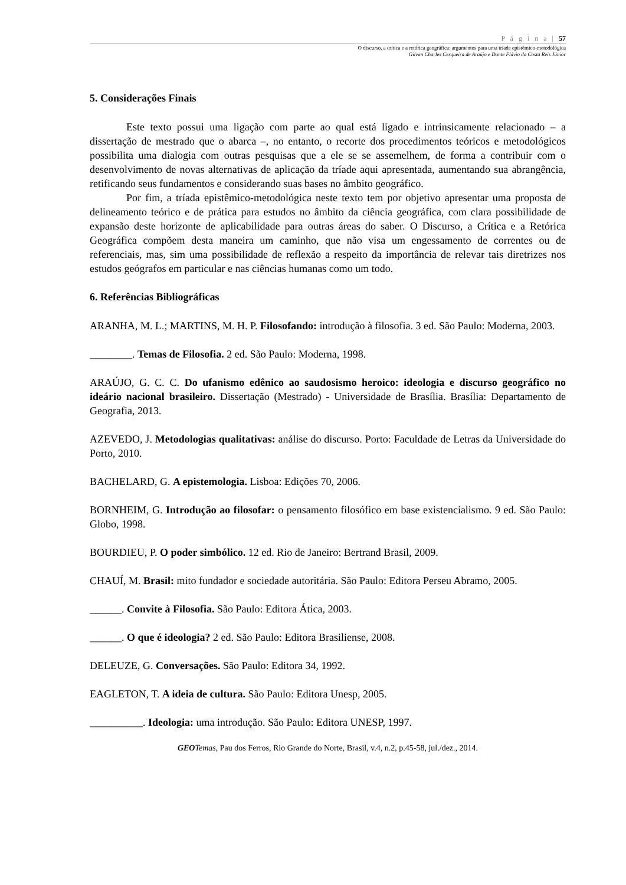P á g i n a | 57
O discurso, a crítica e a retórica geográfica: argumentos para uma tríade epistêmico-metodológica
Gilvan Charles Cerqueira de Araújo e Dante Flávio da Costa Reis Júnior
5. Considerações Finais
Este texto possui uma ligação com parte ao qual está ligado e intrinsicamente relacionado – a dissertação de mestrado que o abarca –, no entanto, o recorte dos procedimentos teóricos e metodológicos possibilita uma dialogia com outras pesquisas que a ele se se assemelhem, de forma a contribuir com o desenvolvimento de novas alternativas de aplicação da tríade aqui apresentada, aumentando sua abrangência, retificando seus fundamentos e considerando suas bases no âmbito geográfico.
Por fim, a tríada epistêmico-metodológica neste texto tem por objetivo apresentar uma proposta de delineamento teórico e de prática para estudos no âmbito da ciência geográfica, com clara possibilidade de expansão deste horizonte de aplicabilidade para outras áreas do saber. O Discurso, a Crítica e a Retórica Geográfica compõem desta maneira um caminho, que não visa um engessamento de correntes ou de referenciais, mas, sim uma possibilidade de reflexão a respeito da importância de relevar tais diretrizes nos estudos geógrafos em particular e nas ciências humanas como um todo.
6. Referências Bibliográficas
ARANHA, M. L.; MARTINS, M. H. P. Filosofando: introdução à filosofia. 3 ed. São Paulo: Moderna, 2003.
________. Temas de Filosofia. 2 ed. São Paulo: Moderna, 1998.
ARAÚJO, G. C. C. Do ufanismo edênico ao saudosismo heroico: ideologia e discurso geográfico no ideário nacional brasileiro. Dissertação (Mestrado) - Universidade de Brasília. Brasília: Departamento de Geografia, 2013.
AZEVEDO, J. Metodologias qualitativas: análise do discurso. Porto: Faculdade de Letras da Universidade do Porto, 2010.
BACHELARD, G. A epistemologia. Lisboa: Edições 70, 2006.
BORNHEIM, G. Introdução ao filosofar: o pensamento filosófico em base existencialismo. 9 ed. São Paulo: Globo, 1998.
BOURDIEU, P. O poder simbólico. 12 ed. Rio de Janeiro: Bertrand Brasil, 2009.
CHAUÍ, M. Brasil: mito fundador e sociedade autoritária. São Paulo: Editora Perseu Abramo, 2005.
______. Convite à Filosofia. São Paulo: Editora Ática, 2003.
______. O que é ideologia? 2 ed. São Paulo: Editora Brasiliense, 2008.
DELEUZE, G. Conversações. São Paulo: Editora 34, 1992.
EAGLETON, T. A ideia de cultura. São Paulo: Editora Unesp, 2005.
__________. Ideologia: uma introdução. São Paulo: Editora UNESP, 1997.
GEO Temas, Pau dos Ferros, Rio Grande do Norte, Brasil, v.4, n.2, p.45-58, jul./dez., 2014.